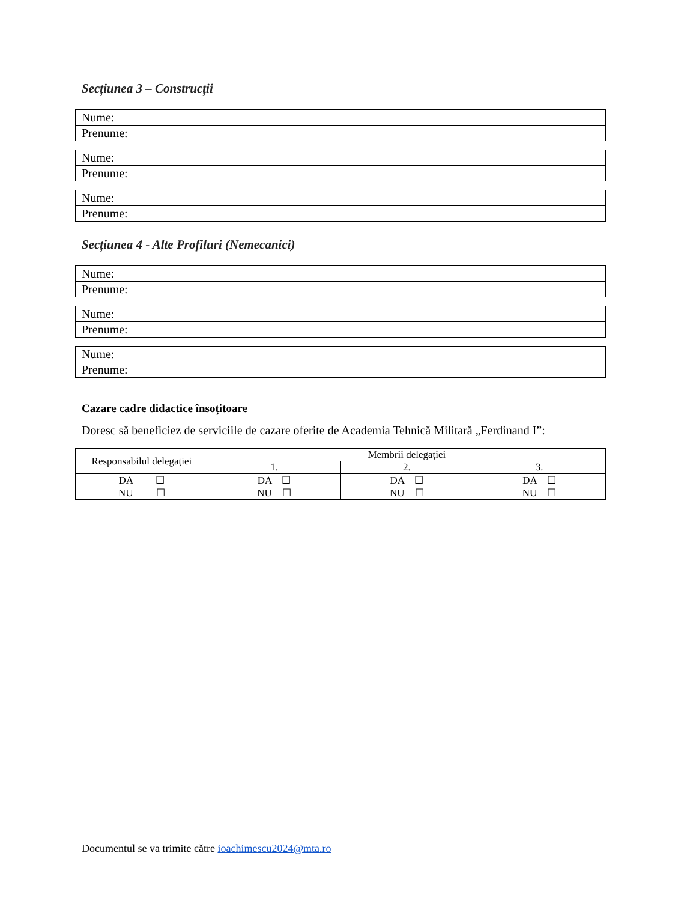Secțiunea 3 – Construcții
| Nume: | |
| Prenume: | |
| Nume: | |
| Prenume: | |
| Nume: | |
| Prenume: | |
Secțiunea 4 - Alte Profiluri (Nemecanici)
| Nume: | |
| Prenume: | |
| Nume: | |
| Prenume: | |
| Nume: | |
| Prenume: | |
Cazare cadre didactice însoțitoare
Doresc să beneficiez de serviciile de cazare oferite de Academia Tehnică Militară „Ferdinand I”:
| Responsabilul delegației | Membrii delegației | | |
| --- | --- | --- | --- |
| | 1. | 2. | 3. |
| DA ☐ NU ☐ | DA ☐ NU ☐ | DA ☐ NU ☐ | DA ☐ NU ☐ |
Documentul se va trimite către ioachimescu2024@mta.ro